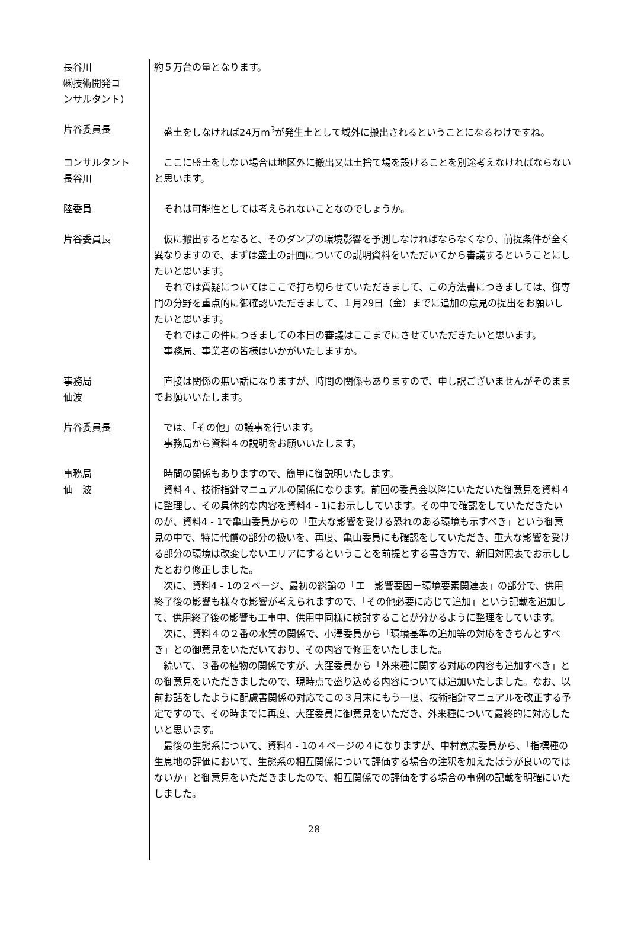長谷川
㈱技術開発コ
ンサルタント）
約５万台の量となります。
片谷委員長 　盛土をしなければ24万m<sup>3</sup>が発生土として域外に搬出されるということになるわけですね。
コンサルタント
長谷川
　ここに盛土をしない場合は地区外に搬出又は土捨て場を設けることを別途考えなければならないと思います。
陸委員 　それは可能性としては考えられないことなのでしょうか。
片谷委員長 　仮に搬出するとなると、そのダンプの環境影響を予測しなければならなくなり、前提条件が全く異なりますので、まずは盛土の計画についての説明資料をいただいてから審議するということにしたいと思います。
　それでは質疑についてはここで打ち切らせていただきまして、この方法書につきましては、御専門の分野を重点的に御確認いただきまして、１月29日（金）までに追加の意見の提出をお願いしたいと思います。
　それではこの件につきましての本日の審議はここまでにさせていただきたいと思います。
　事務局、事業者の皆様はいかがいたしますか。
事務局
仙波
　直接は関係の無い話になりますが、時間の関係もありますので、申し訳ございませんがそのままでお願いいたします。
片谷委員長 　では、「その他」の議事を行います。
　事務局から資料４の説明をお願いいたします。
事務局
仙　波
　時間の関係もありますので、簡単に御説明いたします。
　資料４、技術指針マニュアルの関係になります。前回の委員会以降にいただいた御意見を資料４に整理し、その具体的な内容を資料4 - 1にお示ししています。その中で確認をしていただきたいのが、資料4 - 1で亀山委員からの「重大な影響を受ける恐れのある環境も示すべき」という御意見の中で、特に代償の部分の扱いを、再度、亀山委員にも確認をしていただき、重大な影響を受ける部分の環境は改変しないエリアにするということを前提とする書き方で、新旧対照表でお示ししたとおり修正しました。
　次に、資料4 - 1の２ページ、最初の総論の「エ　影響要因－環境要素関連表」の部分で、供用終了後の影響も様々な影響が考えられますので、「その他必要に応じて追加」という記載を追加して、供用終了後の影響も工事中、供用中同様に検討することが分かるように整理をしています。
　次に、資料４の２番の水質の関係で、小澤委員から「環境基準の追加等の対応をきちんとすべき」との御意見をいただいており、その内容で修正をいたしました。
　続いて、３番の植物の関係ですが、大窪委員から「外来種に関する対応の内容も追加すべき」との御意見をいただきましたので、現時点で盛り込める内容については追加いたしました。なお、以前お話をしたように配慮書関係の対応でこの３月末にもう一度、技術指針マニュアルを改正する予定ですので、その時までに再度、大窪委員に御意見をいただき、外来種について最終的に対応したいと思います。
　最後の生態系について、資料4 - 1の４ページの４になりますが、中村寛志委員から、「指標種の生息地の評価において、生態系の相互関係について評価する場合の注釈を加えたほうが良いのではないか」と御意見をいただきましたので、相互関係での評価をする場合の事例の記載を明確にいたしました。
28